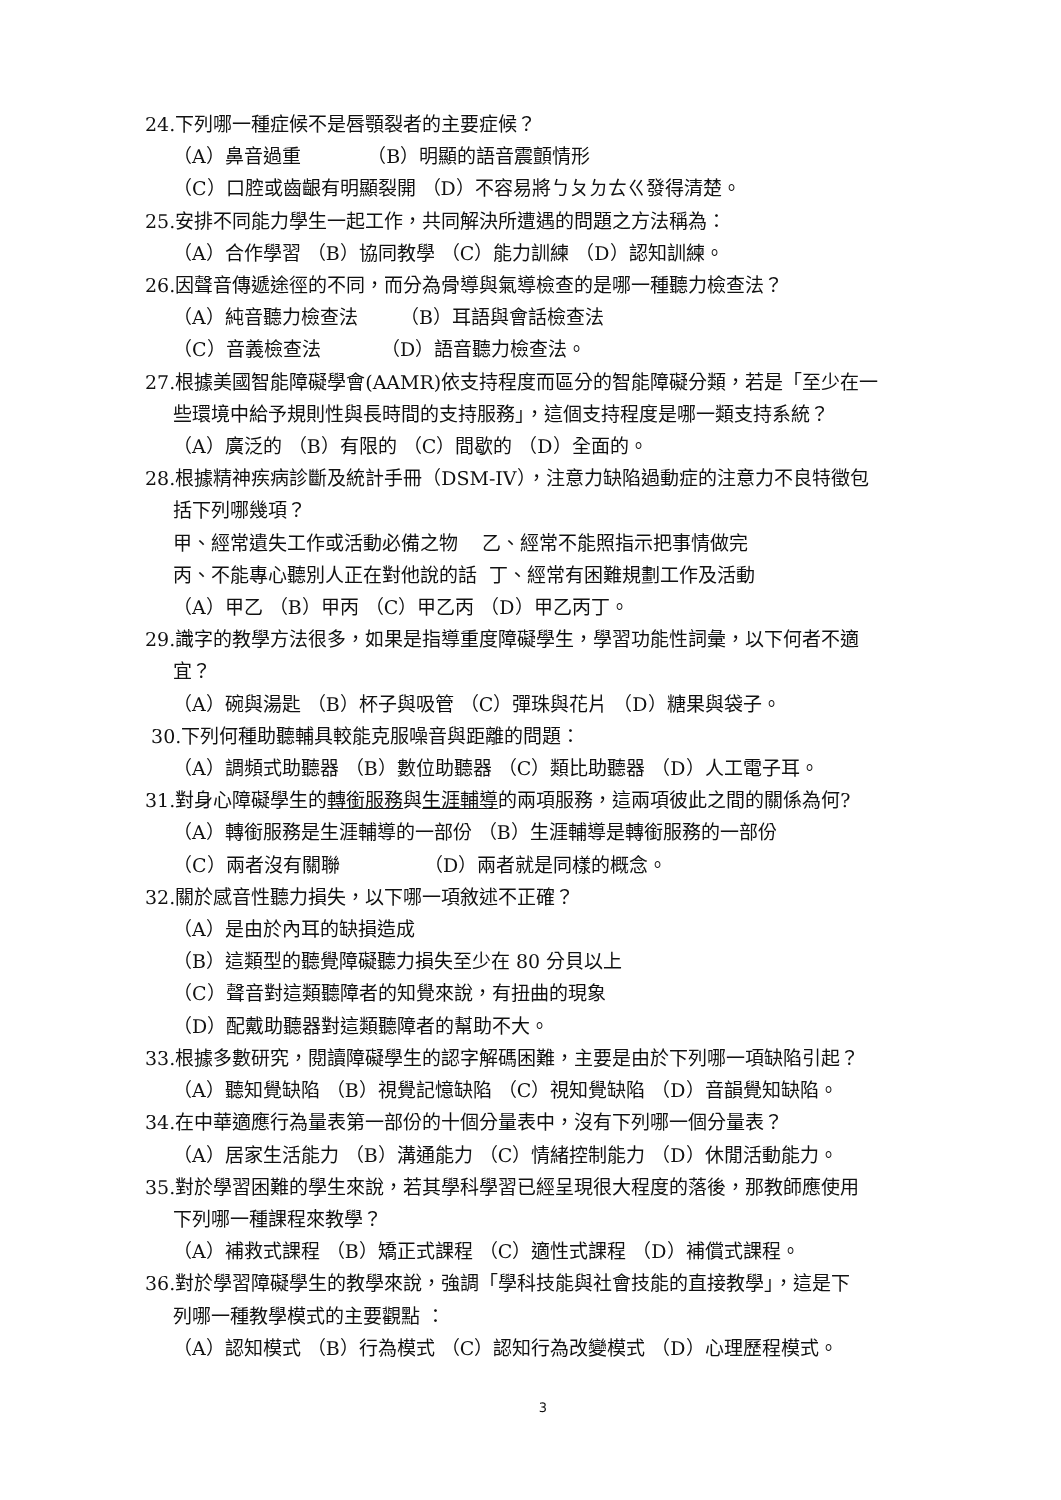24.下列哪一種症候不是唇顎裂者的主要症候？
（A）鼻音過重 （B）明顯的語音震顫情形
（C）口腔或齒齦有明顯裂開 （D）不容易將ㄅㄆㄉㄊㄍ發得清楚。
25.安排不同能力學生一起工作，共同解決所遭遇的問題之方法稱為：
（A）合作學習 （B）協同教學 （C）能力訓練 （D）認知訓練。
26.因聲音傳遞途徑的不同，而分為骨導與氣導檢查的是哪一種聽力檢查法？
（A）純音聽力檢查法 （B）耳語與會話檢查法
（C）音義檢查法 （D）語音聽力檢查法。
27.根據美國智能障礙學會(AAMR)依支持程度而區分的智能障礙分類，若是「至少在一
些環境中給予規則性與長時間的支持服務」，這個支持程度是哪一類支持系統？
（A）廣泛的 （B）有限的 （C）間歇的 （D）全面的。
28.根據精神疾病診斷及統計手冊（DSM-IV），注意力缺陷過動症的注意力不良特徵包
括下列哪幾項？
甲、經常遺失工作或活動必備之物 乙、經常不能照指示把事情做完
丙、不能專心聽別人正在對他說的話 丁、經常有困難規劃工作及活動
（A）甲乙 （B）甲丙 （C）甲乙丙 （D）甲乙丙丁。
29.識字的教學方法很多，如果是指導重度障礙學生，學習功能性詞彙，以下何者不適
宜？
（A）碗與湯匙 （B）杯子與吸管 （C）彈珠與花片 （D）糖果與袋子。
30.下列何種助聽輔具較能克服噪音與距離的問題：
（A）調頻式助聽器 （B）數位助聽器 （C）類比助聽器 （D）人工電子耳。
31.對身心障礙學生的轉銜服務與生涯輔導的兩項服務，這兩項彼此之間的關係為何?
（A）轉銜服務是生涯輔導的一部份 （B）生涯輔導是轉銜服務的一部份
（C）兩者沒有關聯 （D）兩者就是同樣的概念。
32.關於感音性聽力損失，以下哪一項敘述不正確？
（A）是由於內耳的缺損造成
（B）這類型的聽覺障礙聽力損失至少在 80 分貝以上
（C）聲音對這類聽障者的知覺來說，有扭曲的現象
（D）配戴助聽器對這類聽障者的幫助不大。
33.根據多數研究，閱讀障礙學生的認字解碼困難，主要是由於下列哪一項缺陷引起？
（A）聽知覺缺陷 （B）視覺記憶缺陷 （C）視知覺缺陷 （D）音韻覺知缺陷。
34.在中華適應行為量表第一部份的十個分量表中，沒有下列哪一個分量表？
（A）居家生活能力 （B）溝通能力 （C）情緒控制能力 （D）休閒活動能力。
35.對於學習困難的學生來說，若其學科學習已經呈現很大程度的落後，那教師應使用
下列哪一種課程來教學？
（A）補救式課程 （B）矯正式課程 （C）適性式課程 （D）補償式課程。
36.對於學習障礙學生的教學來說，強調「學科技能與社會技能的直接教學」，這是下
列哪一種教學模式的主要觀點 ：
（A）認知模式 （B）行為模式 （C）認知行為改變模式 （D）心理歷程模式。
3